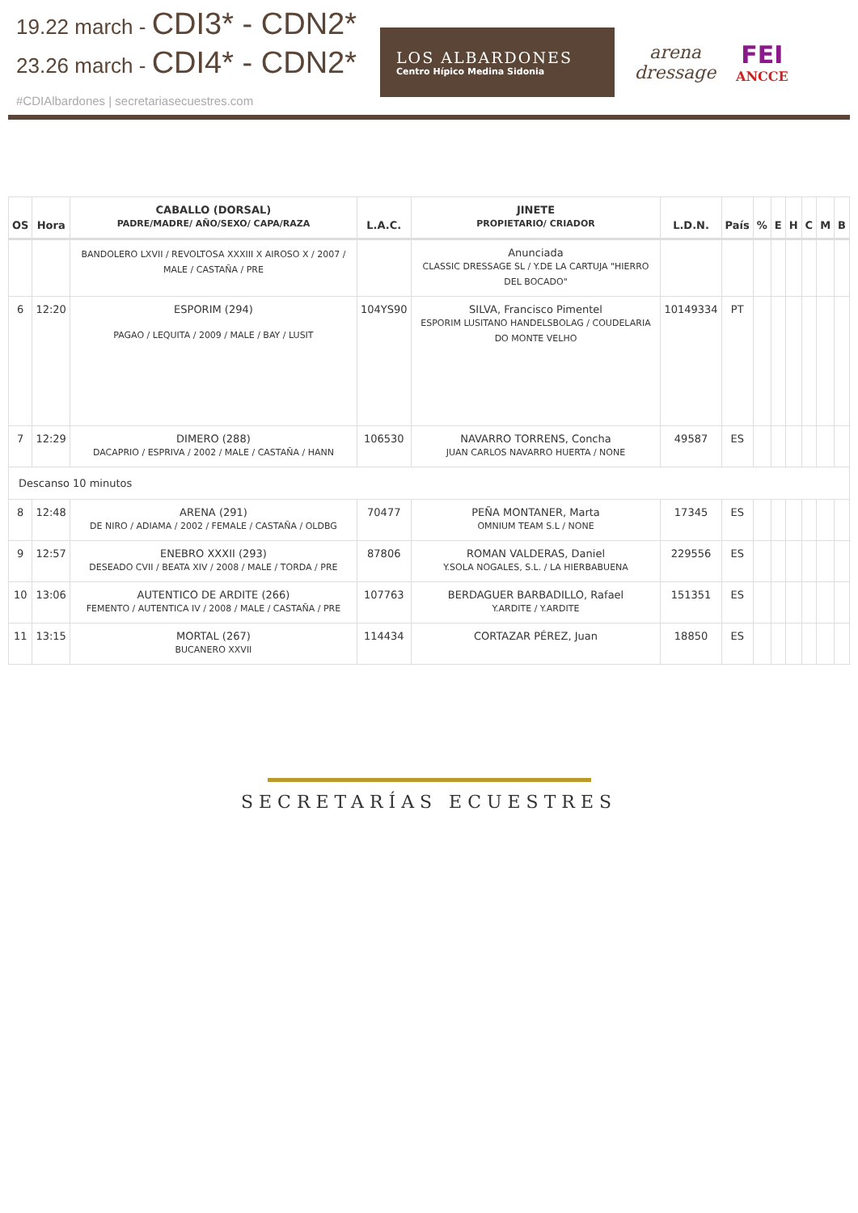19.22 march - CDI3* - CDN2*
23.26 march - CDI4* - CDN2*
#CDIAlbardones | secretariasecuestres.com
LOS ALBARDONES
Centro Hípico Medina Sidonia
arena
dressage
FEI
ANCCE
| OS | Hora | CABALLO (DORSAL) PADRE/MADRE/ AÑO/SEXO/ CAPA/RAZA | L.A.C. | JINETE PROPIETARIO/ CRIADOR | L.D.N. | País | % | E | H | C | M | B |
| --- | --- | --- | --- | --- | --- | --- | --- | --- | --- | --- | --- | --- |
| | | BANDOLERO LXVII / REVOLTOSA XXXIII X AIROSO X / 2007 / MALE / CASTAÑA / PRE | | Anunciada CLASSIC DRESSAGE SL / Y.DE LA CARTUJA "HIERRO DEL BOCADO" | | | | | | | | |
| 6 | 12:20 | ESPORIM (294) PAGAO / LEQUITA / 2009 / MALE / BAY / LUSIT | 104YS90 | SILVA, Francisco Pimentel ESPORIM LUSITANO HANDELSBOLAG / COUDELARIA DO MONTE VELHO | 10149334 | PT | | | | | | |
| 7 | 12:29 | DIMERO (288) DACAPRIO / ESPRIVA / 2002 / MALE / CASTAÑA / HANN | 106530 | NAVARRO TORRENS, Concha JUAN CARLOS NAVARRO HUERTA / NONE | 49587 | ES | | | | | | |
| Descanso 10 minutos | | | | | | | | | | | | |
| 8 | 12:48 | ARENA (291) DE NIRO / ADIAMA / 2002 / FEMALE / CASTAÑA / OLDBG | 70477 | PEÑA MONTANER, Marta OMNIUM TEAM S.L / NONE | 17345 | ES | | | | | | |
| 9 | 12:57 | ENEBRO XXXII (293) DESEADO CVII / BEATA XIV / 2008 / MALE / TORDA / PRE | 87806 | ROMAN VALDERAS, Daniel Y.SOLA NOGALES, S.L. / LA HIERBABUENA | 229556 | ES | | | | | | |
| 10 | 13:06 | AUTENTICO DE ARDITE (266) FEMENTO / AUTENTICA IV / 2008 / MALE / CASTAÑA / PRE | 107763 | BERDAGUER BARBADILLO, Rafael Y.ARDITE / Y.ARDITE | 151351 | ES | | | | | | |
| 11 | 13:15 | MORTAL (267) BUCANERO XXVII | 114434 | CORTAZAR PÉREZ, Juan | 18850 | ES | | | | | | |
SECRETARÍAS ECUESTRES